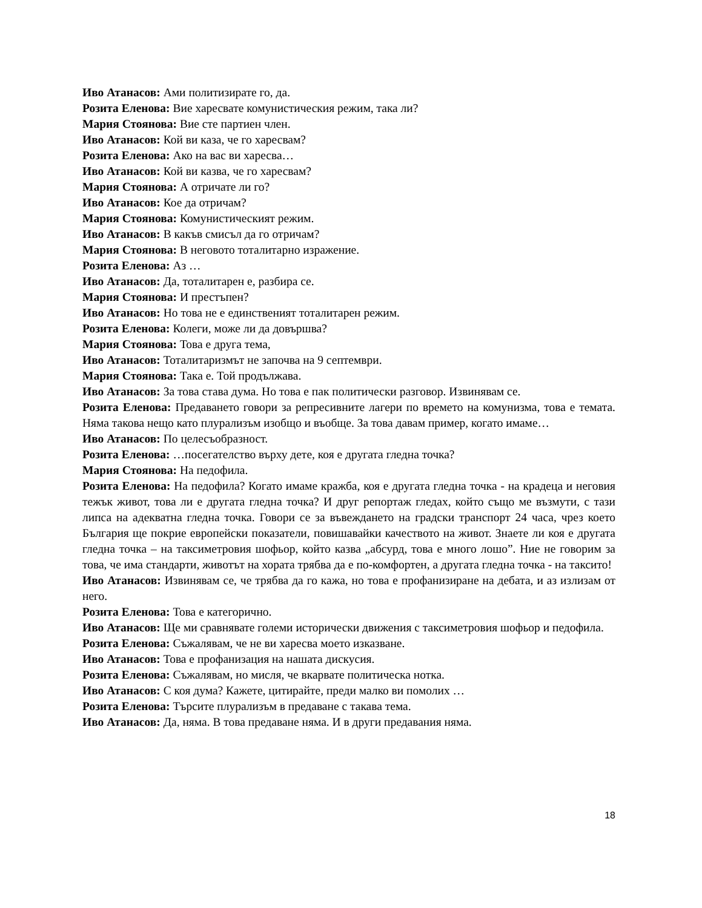Иво Атанасов: Ами политизирате го, да.
Розита Еленова: Вие харесвате комунистическия режим, така ли?
Мария Стоянова: Вие сте партиен член.
Иво Атанасов: Кой ви каза, че го харесвам?
Розита Еленова: Ако на вас ви харесва…
Иво Атанасов: Кой ви казва, че го харесвам?
Мария Стоянова: А отричате ли го?
Иво Атанасов: Кое да отричам?
Мария Стоянова: Комунистическият режим.
Иво Атанасов: В какъв смисъл да го отричам?
Мария Стоянова: В неговото тоталитарно изражение.
Розита Еленова: Аз …
Иво Атанасов: Да, тоталитарен е, разбира се.
Мария Стоянова: И престъпен?
Иво Атанасов: Но това не е единственият тоталитарен режим.
Розита Еленова: Колеги, може ли да довършва?
Мария Стоянова: Това е друга тема,
Иво Атанасов: Тоталитаризмът не започва на 9 септември.
Мария Стоянова: Така е. Той продължава.
Иво Атанасов: За това става дума. Но това е пак политически разговор. Извинявам се.
Розита Еленова: Предаването говори за репресивните лагери по времето на комунизма, това е темата. Няма такова нещо като плурализъм изобщо и въобще. За това давам пример, когато имаме…
Иво Атанасов: По целесъобразност.
Розита Еленова: …посегателство върху дете, коя е другата гледна точка?
Мария Стоянова: На педофила.
Розита Еленова: На педофила? Когато имаме кражба, коя е другата гледна точка - на крадеца и неговия тежък живот, това ли е другата гледна точка? И друг репортаж гледах, който също ме възмути, с тази липса на адекватна гледна точка. Говори се за въвеждането на градски транспорт 24 часа, чрез което България ще покрие европейски показатели, повишавайки качеството на живот. Знаете ли коя е другата гледна точка – на таксиметровия шофьор, който казва „абсурд, това е много лошо”. Ние не говорим за това, че има стандарти, животът на хората трябва да е по-комфортен, а другата гледна точка - на таксито!
Иво Атанасов: Извинявам се, че трябва да го кажа, но това е профанизиране на дебата, и аз излизам от него.
Розита Еленова: Това е категорично.
Иво Атанасов: Ще ми сравнявате големи исторически движения с таксиметровия шофьор и педофила.
Розита Еленова: Съжалявам, че не ви харесва моето изказване.
Иво Атанасов: Това е профанизация на нашата дискусия.
Розита Еленова: Съжалявам, но мисля, че вкарвате политическа нотка.
Иво Атанасов: С коя дума? Кажете, цитирайте, преди малко ви помолих …
Розита Еленова: Търсите плурализъм в предаване с такава тема.
Иво Атанасов: Да, няма. В това предаване няма. И в други предавания няма.
18